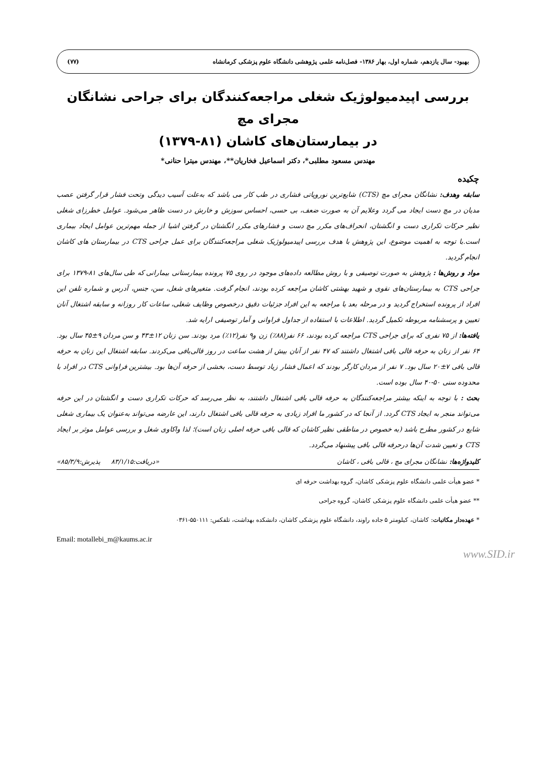بهبود- سال یازدهم، شماره اول، بهار ۱۳۸۶- فصل‌نامه علمی پژوهشی دانشگاه علوم پزشکی کرمانشاه (۷۷)
بررسی اپیدمیولوژیک شغلی مراجعه‌کنندگان برای جراحی نشانگان مجرای مچ
در بیمارستان‌های کاشان (۸۱-۱۳۷۹)
مهندس مسعود مطلبی*، دکتر اسماعیل فخاریان**، مهندس میترا حنانی*
چکیده
سابقه وهدف: نشانگان مجرای مچ (CTS) شایع‌ترین نوروپاتی فشاری در طب کار می باشد که به‌علت آسیب دیدگی وتحت فشار قرار گرفتن عصب مدیان در مچ دست ایجاد می گردد وعلایم آن به صورت ضعف، بی حسی، احساس سوزش و خارش در دست ظاهر می‌شود. عوامل خطرزای شغلی نظیر حرکات تکراری دست و انگشتان، انحراف‌های مکرر مچ دست و فشارهای مکرر انگشتان در گرفتن اشیا از جمله مهم‌ترین عوامل ایجاد بیماری است.با توجه به اهمیت موضوع، این پژوهش با هدف بررسی اپیدمیولوژیک شغلی مراجعه‌کنندگان برای عمل جراحی CTS در بیمارستان های کاشان انجام گردید.
مواد و روش‌ها : پژوهش به صورت توصیفی و با روش مطالعه داده‌های موجود در روی ۷۵ پرونده بیمارستانی بیمارانی که طی سال‌های ۸۱-۱۳۷۹ برای جراحی CTS به بیمارستان‌های نقوی و شهید بهشتی کاشان مراجعه کرده بودند، انجام گرفت. متغیرهای شغل، سن، جنس، آدرس و شماره تلفن این افراد از پرونده استخراج گردید و در مرحله بعد با مراجعه به این افراد جزئیات دقیق درخصوص وظایف شغلی، ساعات کار روزانه و سابقه اشتغال آنان تعیین و پرسشنامه مربوطه تکمیل گردید. اطلاعات با استفاده از جداول فراوانی و آمار توصیفی ارایه شد.
یافته‌ها: از ۷۵ نفری که برای جراحی CTS مراجعه کرده بودند، ۶۶ نفر(۸۸٪) زن و۹ نفر(۱۲٪) مرد بودند. سن زنان ۱۲±۴۳ و سن مردان ۹±۴۵ سال بود. ۶۴ نفر از زنان به حرفه قالی بافی اشتغال داشتند که ۴۷ نفر از آنان بیش از هشت ساعت در روز قالی‌بافی می‌کردند. سابقه اشتغال این زنان به حرفه قالی بافی ۷±۲۰ سال بود. ۷ نفر از مردان کارگر بودند که اعمال فشار زیاد توسط دست، بخشی از حرفه آن‌ها بود. بیشترین فراوانی CTS در افراد با محدوده سنی ۵۰-۴۰ سال بوده است.
بحث : با توجه به اینکه بیشتر مراجعه‌کنندگان به حرفه قالی بافی اشتغال داشتند، به نظر می‌رسد که حرکات تکراری دست و انگشتان در این حرفه می‌تواند منجر به ایجاد CTS گردد. از آنجا که در کشور ما افراد زیادی به حرفه قالی بافی اشتغال دارند، این عارضه می‌تواند به‌عنوان یک بیماری شغلی شایع در کشور مطرح باشد (به خصوص در مناطقی نظیر کاشان که قالی بافی حرفه اصلی زنان است)؛ لذا واکاوی شغل و بررسی عوامل موثر بر ایجاد CTS و تعیین شدت آن‌ها درحرفه قالی بافی پیشنهاد می‌گردد.
کلیدواژه‌ها: نشانگان مجرای مچ ، قالی بافی ، کاشان «دریافت:۸۳/۱/۱۵ پذیرش:۸۵/۳/۹»
* عضو هیأت علمی دانشگاه علوم پزشکی کاشان، گروه بهداشت حرفه ای
** عضو هیأت علمی دانشگاه علوم پزشکی کاشان، گروه جراحی
* عهده‌دار مکاتبات: کاشان، کیلومتر ۵ جاده راوند، دانشگاه علوم پزشکی کاشان، دانشکده بهداشت، تلفکس: ۵۵۰۱۱۱-۰۳۶۱
Email: motallebi_m@kaums.ac.ir
www.SID.ir